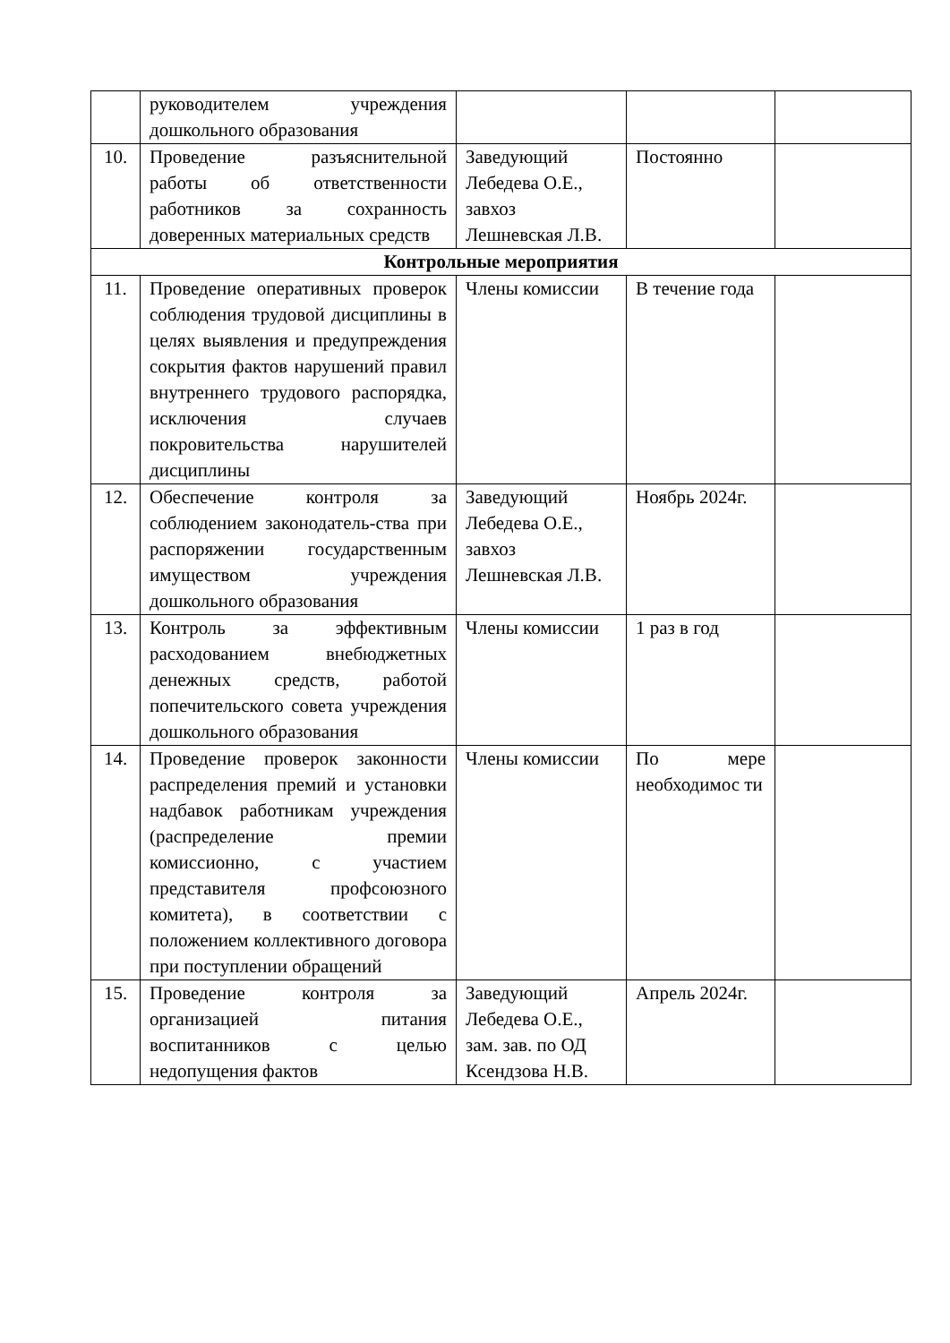| | руководителем учреждения дошкольного образования | | | |
| 10. | Проведение разъяснительной работы об ответственности работников за сохранность доверенных материальных средств | Заведующий Лебедева О.Е., завхоз Лешневская Л.В. | Постоянно | |
| Контрольные мероприятия | | | | |
| 11. | Проведение оперативных проверок соблюдения трудовой дисциплины в целях выявления и предупреждения сокрытия фактов нарушений правил внутреннего трудового распорядка, исключения случаев покровительства нарушителей дисциплины | Члены комиссии | В течение года | |
| 12. | Обеспечение контроля за соблюдением законодатель-ства при распоряжении государственным имуществом учреждения дошкольного образования | Заведующий Лебедева О.Е., завхоз Лешневская Л.В. | Ноябрь 2024г. | |
| 13. | Контроль за эффективным расходованием внебюджетных денежных средств, работой попечительского совета учреждения дошкольного образования | Члены комиссии | 1 раз в год | |
| 14. | Проведение проверок законности распределения премий и установки надбавок работникам учреждения (распределение премии комиссионно, с участием представителя профсоюзного комитета), в соответствии с положением коллективного договора при поступлении обращений | Члены комиссии | По мере необходимос ти | |
| 15. | Проведение контроля за организацией питания воспитанников с целью недопущения фактов | Заведующий Лебедева О.Е., зам. зав. по ОД Ксендзова Н.В. | Апрель 2024г. | |